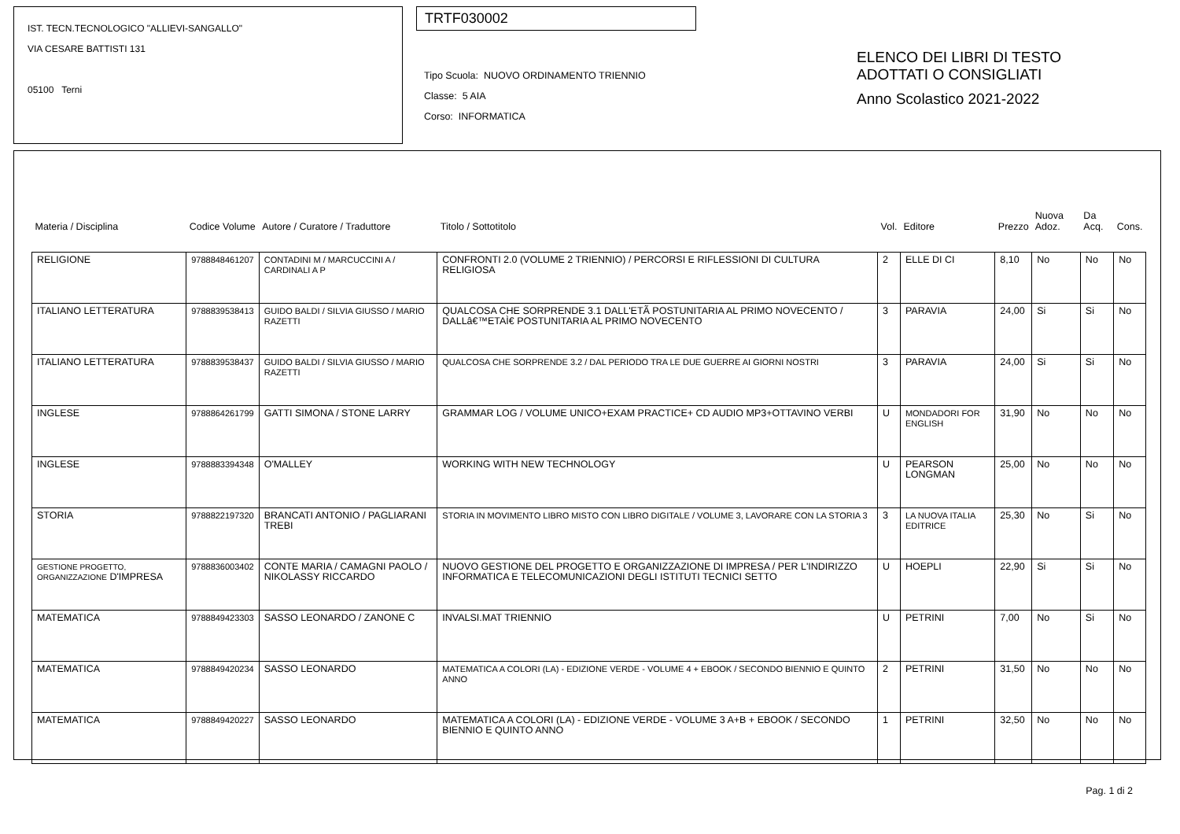IST. TECN.TECNOLOGICO "ALLIEVI-SANGALLO"
VIA CESARE BATTISTI 131
05100 Terni
TRTF030002
Tipo Scuola: NUOVO ORDINAMENTO TRIENNIO
Classe: 5 AIA
Corso: INFORMATICA
ELENCO DEI LIBRI DI TESTO
ADOTTATI O CONSIGLIATI
Anno Scolastico 2021-2022
| Materia / Disciplina | Codice Volume | Autore / Curatore / Traduttore | Titolo / Sottotitolo | Vol. | Editore | Prezzo | Nuova Adoz. | Da Acq. | Cons. |
| --- | --- | --- | --- | --- | --- | --- | --- | --- | --- |
| RELIGIONE | 9788848461207 | CONTADINI M / MARCUCCINI A / CARDINALI A P | CONFRONTI 2.0 (VOLUME 2 TRIENNIO) / PERCORSI E RIFLESSIONI DI CULTURA RELIGIOSA | 2 | ELLE DI CI | 8,10 | No | No | No |
| ITALIANO LETTERATURA | 9788839538413 | GUIDO BALDI / SILVIA GIUSSO / MARIO RAZETTI | QUALCOSA CHE SORPRENDE 3.1 DALL'ETÃ POSTUNITARIA AL PRIMO NOVECENTO / DALLâ€™ETAÌ€ POSTUNITARIA AL PRIMO NOVECENTO | 3 | PARAVIA | 24,00 | Si | Si | No |
| ITALIANO LETTERATURA | 9788839538437 | GUIDO BALDI / SILVIA GIUSSO / MARIO RAZETTI | QUALCOSA CHE SORPRENDE 3.2 / DAL PERIODO TRA LE DUE GUERRE AI GIORNI NOSTRI | 3 | PARAVIA | 24,00 | Si | Si | No |
| INGLESE | 9788864261799 | GATTI SIMONA / STONE LARRY | GRAMMAR LOG / VOLUME UNICO+EXAM PRACTICE+ CD AUDIO MP3+OTTAVINO VERBI | U | MONDADORI FOR ENGLISH | 31,90 | No | No | No |
| INGLESE | 9788883394348 | O'MALLEY | WORKING WITH NEW TECHNOLOGY | U | PEARSON LONGMAN | 25,00 | No | No | No |
| STORIA | 9788822197320 | BRANCATI ANTONIO / PAGLIARANI TREBI | STORIA IN MOVIMENTO LIBRO MISTO CON LIBRO DIGITALE / VOLUME 3, LAVORARE CON LA STORIA 3 | 3 | LA NUOVA ITALIA EDITRICE | 25,30 | No | Si | No |
| GESTIONE PROGETTO, ORGANIZZAZIONE D'IMPRESA | 9788836003402 | CONTE MARIA / CAMAGNI PAOLO / NIKOLASSY RICCARDO | NUOVO GESTIONE DEL PROGETTO E ORGANIZZAZIONE DI IMPRESA / PER L'INDIRIZZO INFORMATICA E TELECOMUNICAZIONI DEGLI ISTITUTI TECNICI SETTO | U | HOEPLI | 22,90 | Si | Si | No |
| MATEMATICA | 9788849423303 | SASSO LEONARDO / ZANONE C | INVALSI.MAT TRIENNIO | U | PETRINI | 7,00 | No | Si | No |
| MATEMATICA | 9788849420234 | SASSO LEONARDO | MATEMATICA A COLORI (LA) - EDIZIONE VERDE - VOLUME 4 + EBOOK / SECONDO BIENNIO E QUINTO ANNO | 2 | PETRINI | 31,50 | No | No | No |
| MATEMATICA | 9788849420227 | SASSO LEONARDO | MATEMATICA A COLORI (LA) - EDIZIONE VERDE - VOLUME 3 A+B + EBOOK / SECONDO BIENNIO E QUINTO ANNO | 1 | PETRINI | 32,50 | No | No | No |
Pag. 1 di 2